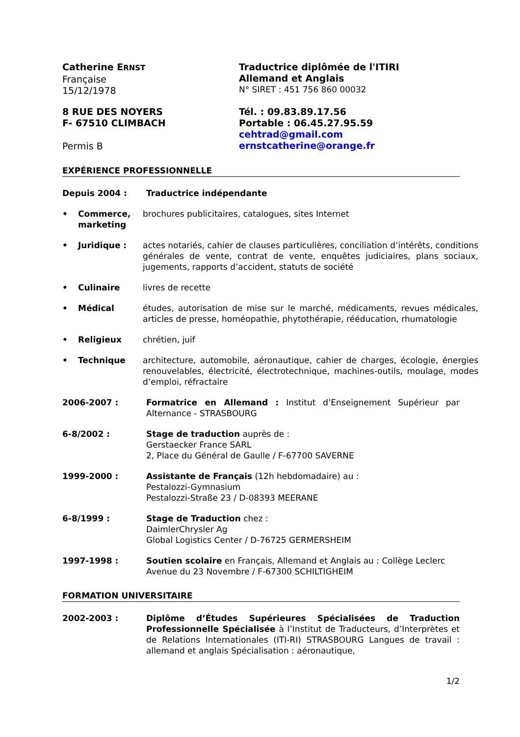Catherine ERNST
Française
15/12/1978
Traductrice diplômée de l'ITIRI
Allemand et Anglais
N° SIRET : 451 756 860 00032
8 RUE DES NOYERS
F- 67510 CLIMBACH
Permis B
Tél. : 09.83.89.17.56
Portable : 06.45.27.95.59
cehtrad@gmail.com
ernstcatherine@orange.fr
EXPÉRIENCE PROFESSIONNELLE
Depuis 2004 : Traductrice indépendante
• Commerce, marketing
brochures publicitaires, catalogues, sites Internet
• Juridique :
actes notariés, cahier de clauses particulières, conciliation d’intérêts, conditions générales de vente, contrat de vente, enquêtes judiciaires, plans sociaux, jugements, rapports d’accident, statuts de société
• Culinaire livres de recette
• Médical études, autorisation de mise sur le marché, médicaments, revues médicales, articles de presse, homéopathie, phytothérapie, rééducation, rhumatologie
• Religieux chrétien, juif
• Technique architecture, automobile, aéronautique, cahier de charges, écologie, énergies renouvelables, électricité, électrotechnique, machines-outils, moulage, modes d’emploi, réfractaire
2006-2007 : Formatrice en Allemand : Institut d’Enseignement Supérieur par Alternance - STRASBOURG
6-8/2002 : Stage de traduction auprès de :
Gerstaecker France SARL
2, Place du Général de Gaulle / F-67700 SAVERNE
1999-2000 : Assistante de Français (12h hebdomadaire) au :
Pestalozzi-Gymnasium
Pestalozzi-Straße 23 / D-08393 MEERANE
6-8/1999 : Stage de Traduction chez :
DaimlerChrysler Ag
Global Logistics Center / D-76725 GERMERSHEIM
1997-1998 : Soutien scolaire en Français, Allemand et Anglais au : Collège Leclerc Avenue du 23 Novembre / F-67300 SCHILTIGHEIM
FORMATION UNIVERSITAIRE
2002-2003 : Diplôme d’Études Supérieures Spécialisées de Traduction Professionnelle Spécialisée à l’Institut de Traducteurs, d’Interprètes et de Relations Internationales (ITI-RI) STRASBOURG Langues de travail : allemand et anglais Spécialisation : aéronautique,
1/2